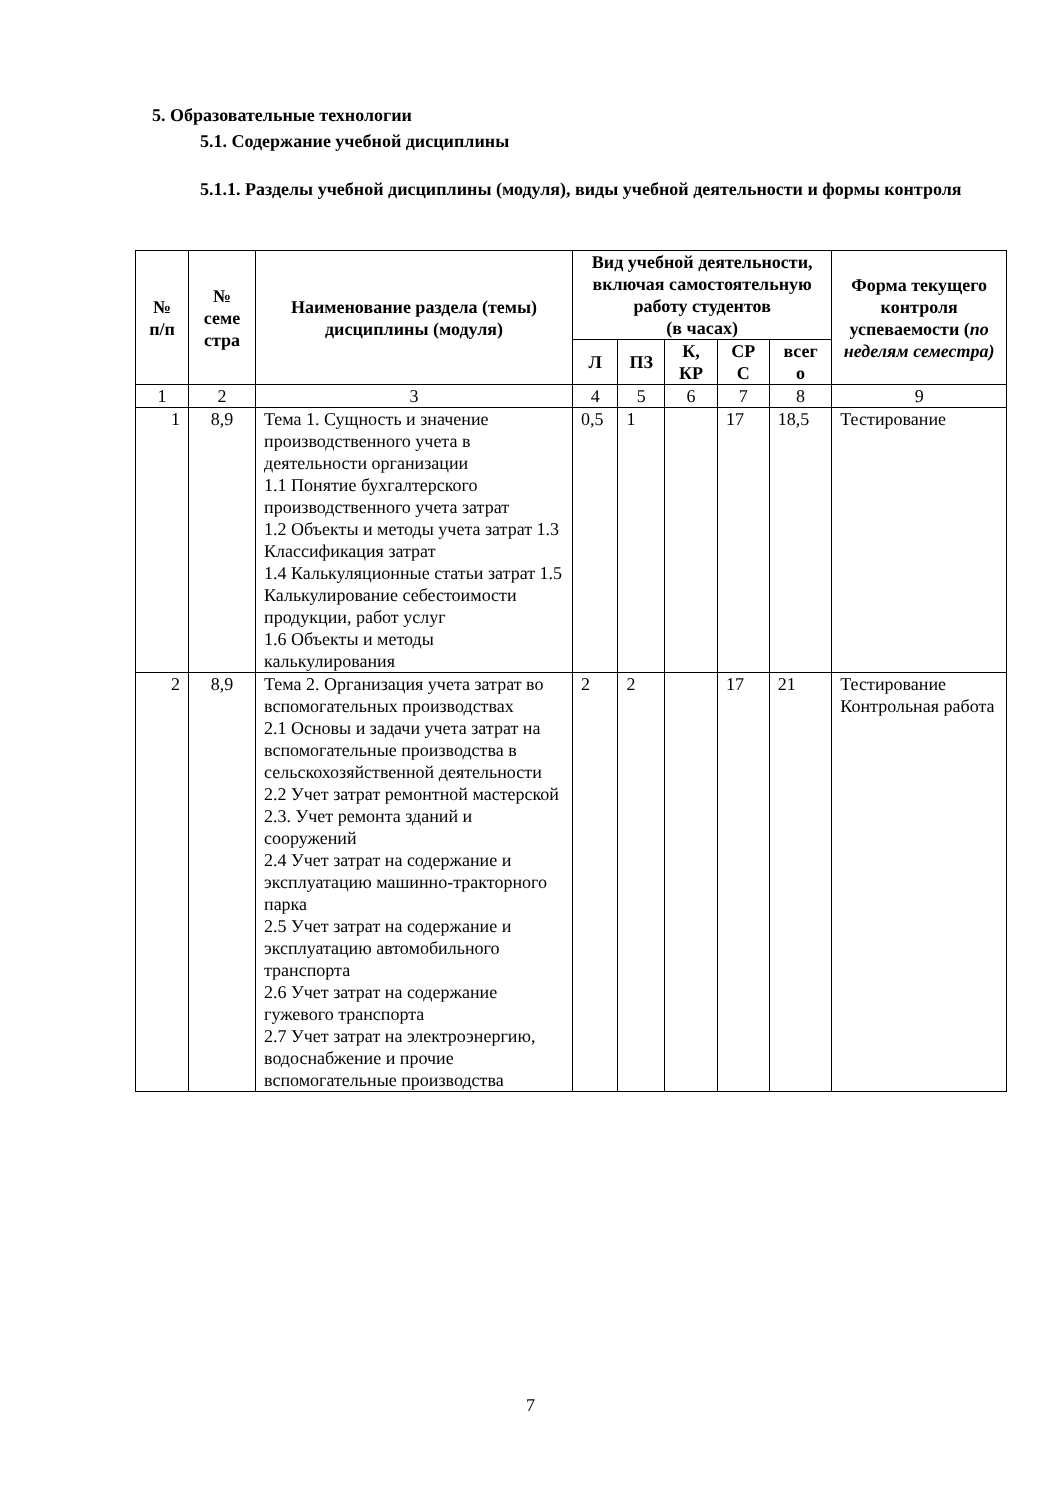5. Образовательные технологии
5.1. Содержание учебной дисциплины
5.1.1. Разделы учебной дисциплины (модуля), виды учебной деятельности и формы контроля
| № п/п | № семе стра | Наименование раздела (темы) дисциплины (модуля) | Вид учебной деятельности, включая самостоятельную работу студентов (в часах) | | | | | Форма текущего контроля успеваемости ( по неделям семестра) |
| --- | --- | --- | --- | --- | --- | --- | --- | --- |
| | | | Л | ПЗ | К, КР | СР С | всег о | |
| 1 | 2 | 3 | 4 | 5 | 6 | 7 | 8 | 9 |
| 1 | 8,9 | Тема 1. Сущность и значение производственного учета в деятельности организации 1.1 Понятие бухгалтерского производственного учета затрат 1.2 Объекты и методы учета затрат 1.3 Классификация затрат 1.4 Калькуляционные статьи затрат 1.5 Калькулирование себестоимости продукции, работ услуг 1.6 Объекты и методы калькулирования | 0,5 | 1 | | 17 | 18,5 | Тестирование |
| 2 | 8,9 | Тема 2. Организация учета затрат во вспомогательных производствах 2.1 Основы и задачи учета затрат на вспомогательные производства в сельскохозяйственной деятельности 2.2 Учет затрат ремонтной мастерской 2.3. Учет ремонта зданий и сооружений 2.4 Учет затрат на содержание и эксплуатацию машинно-тракторного парка 2.5 Учет затрат на содержание и эксплуатацию автомобильного транспорта 2.6 Учет затрат на содержание гужевого транспорта 2.7 Учет затрат на электроэнергию, водоснабжение и прочие вспомогательные производства | 2 | 2 | | 17 | 21 | Тестирование Контрольная работа |
7